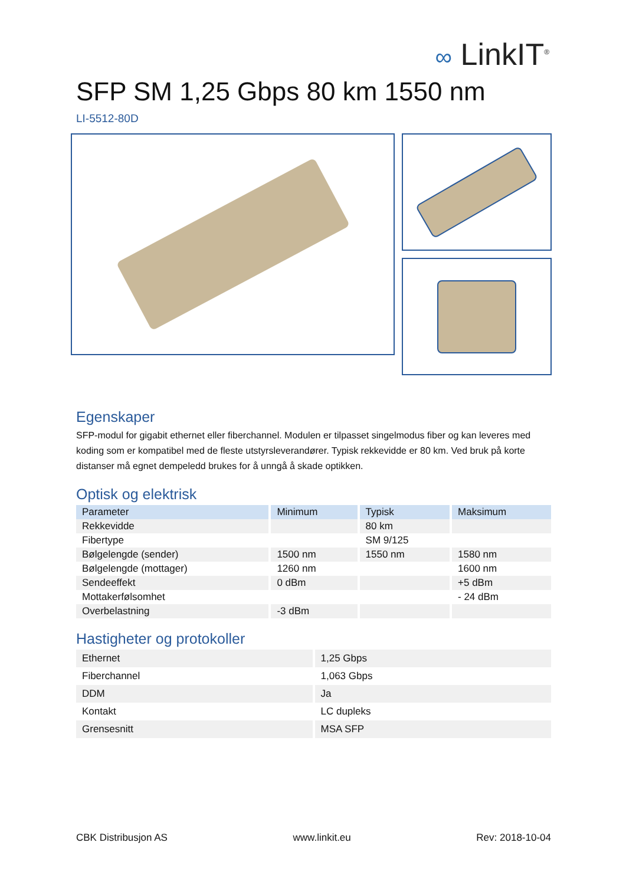∞ LinkIT<sup>®</sup>
SFP SM 1,25 Gbps 80 km 1550 nm
LI-5512-80D
Egenskaper
SFP-modul for gigabit ethernet eller fiberchannel. Modulen er tilpasset singelmodus fiber og kan leveres med koding som er kompatibel med de fleste utstyrsleverandører. Typisk rekkevidde er 80 km. Ved bruk på korte distanser må egnet dempeledd brukes for å unngå å skade optikken.
Optisk og elektrisk
| Parameter | Minimum | Typisk | Maksimum |
| --- | --- | --- | --- |
| Rekkevidde | | 80 km | |
| Fibertype | | SM 9/125 | |
| Bølgelengde (sender) | 1500 nm | 1550 nm | 1580 nm |
| Bølgelengde (mottager) | 1260 nm | | 1600 nm |
| Sendeeffekt | 0 dBm | | +5 dBm |
| Mottakerfølsomhet | | | - 24 dBm |
| Overbelastning | -3 dBm | | |
Hastigheter og protokoller
| Ethernet | 1,25 Gbps |
| Fiberchannel | 1,063 Gbps |
| DDM | Ja |
| Kontakt | LC dupleks |
| Grensesnitt | MSA SFP |
CBK Distribusjon AS www.linkit.eu Rev: 2018-10-04